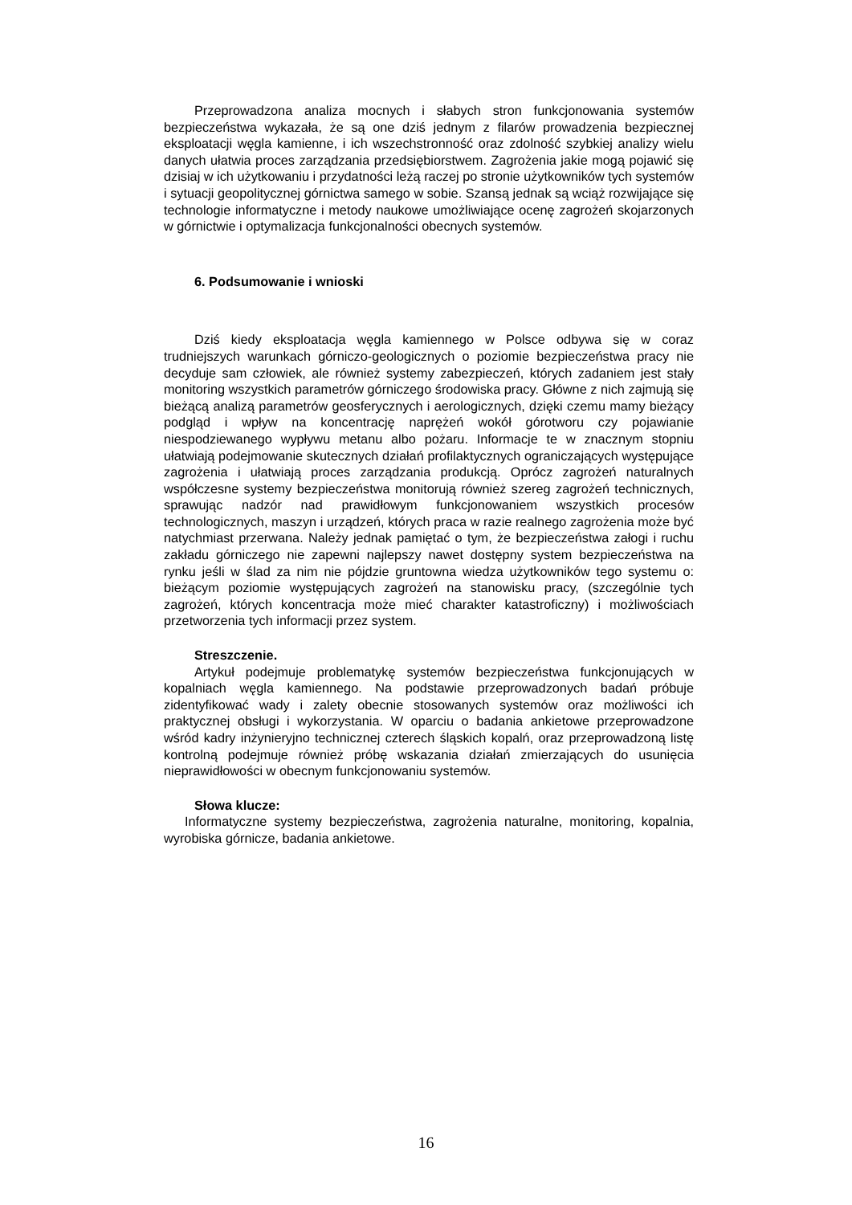Przeprowadzona analiza mocnych i słabych stron funkcjonowania systemów bezpieczeństwa wykazała, że są one dziś jednym z filarów prowadzenia bezpiecznej eksploatacji węgla kamienne, i ich wszechstronność oraz zdolność szybkiej analizy wielu danych ułatwia proces zarządzania przedsiębiorstwem. Zagrożenia jakie mogą pojawić się dzisiaj w ich użytkowaniu i przydatności leżą raczej po stronie użytkowników tych systemów i sytuacji geopolitycznej górnictwa samego w sobie. Szansą jednak są wciąż rozwijające się technologie informatyczne i metody naukowe umożliwiające ocenę zagrożeń skojarzonych w górnictwie i optymalizacja funkcjonalności obecnych systemów.
6. Podsumowanie i wnioski
Dziś kiedy eksploatacja węgla kamiennego w Polsce odbywa się w coraz trudniejszych warunkach górniczo-geologicznych o poziomie bezpieczeństwa pracy nie decyduje sam człowiek, ale również systemy zabezpieczeń, których zadaniem jest stały monitoring wszystkich parametrów górniczego środowiska pracy. Główne z nich zajmują się bieżącą analizą parametrów geosferycznych i aerologicznych, dzięki czemu mamy bieżący podgląd i wpływ na koncentrację naprężeń wokół górotworu czy pojawianie niespodziewanego wypływu metanu albo pożaru. Informacje te w znacznym stopniu ułatwiają podejmowanie skutecznych działań profilaktycznych ograniczających występujące zagrożenia i ułatwiają proces zarządzania produkcją. Oprócz zagrożeń naturalnych współczesne systemy bezpieczeństwa monitorują również szereg zagrożeń technicznych, sprawując nadzór nad prawidłowym funkcjonowaniem wszystkich procesów technologicznych, maszyn i urządzeń, których praca w razie realnego zagrożenia może być natychmiast przerwana. Należy jednak pamiętać o tym, że bezpieczeństwa załogi i ruchu zakładu górniczego nie zapewni najlepszy nawet dostępny system bezpieczeństwa na rynku jeśli w ślad za nim nie pójdzie gruntowna wiedza użytkowników tego systemu o: bieżącym poziomie występujących zagrożeń na stanowisku pracy, (szczególnie tych zagrożeń, których koncentracja może mieć charakter katastroficzny) i możliwościach przetworzenia tych informacji przez system.
Streszczenie.
Artykuł podejmuje problematykę systemów bezpieczeństwa funkcjonujących w kopalniach węgla kamiennego. Na podstawie przeprowadzonych badań próbuje zidentyfikować wady i zalety obecnie stosowanych systemów oraz możliwości ich praktycznej obsługi i wykorzystania. W oparciu o badania ankietowe przeprowadzone wśród kadry inżynieryjno technicznej czterech śląskich kopalń, oraz przeprowadzoną listę kontrolną podejmuje również próbę wskazania działań zmierzających do usunięcia nieprawidłowości w obecnym funkcjonowaniu systemów.
Słowa klucze:
Informatyczne systemy bezpieczeństwa, zagrożenia naturalne, monitoring, kopalnia, wyrobiska górnicze, badania ankietowe.
16